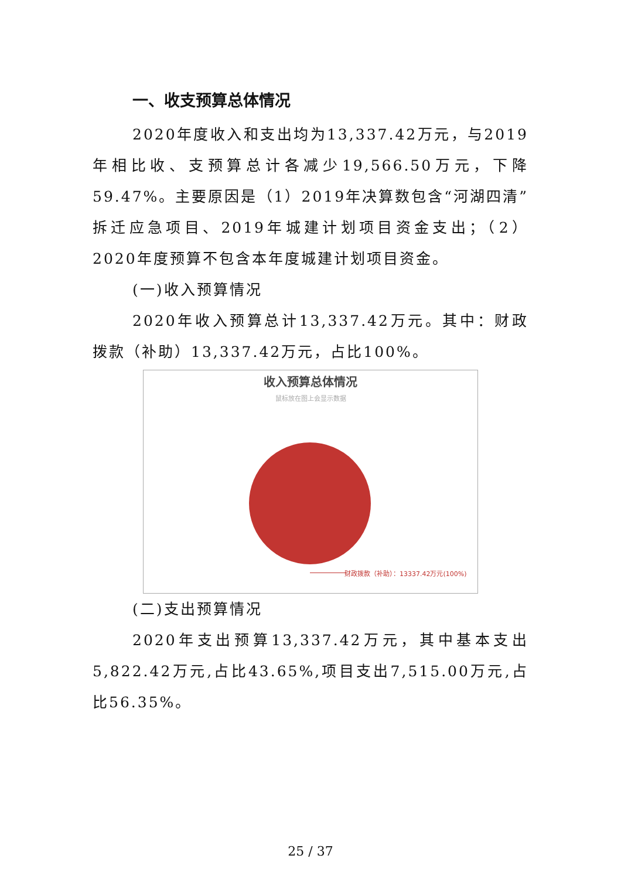一、收支预算总体情况
2020年度收入和支出均为13,337.42万元，与2019年相比收、支预算总计各减少19,566.50万元，下降59.47%。主要原因是（1）2019年决算数包含“河湖四清”拆迁应急项目、2019年城建计划项目资金支出；（2）2020年度预算不包含本年度城建计划项目资金。
(一)收入预算情况
2020年收入预算总计13,337.42万元。其中：财政拨款（补助）13,337.42万元，占比100%。
收入预算总体情况
鼠标放在图上会显示数据
财政拨款（补助）：13337.42万元(100%)
(二)支出预算情况
2020年支出预算13,337.42万元，其中基本支出5,822.42万元,占比43.65%,项目支出7,515.00万元,占比56.35%。
25 / 37